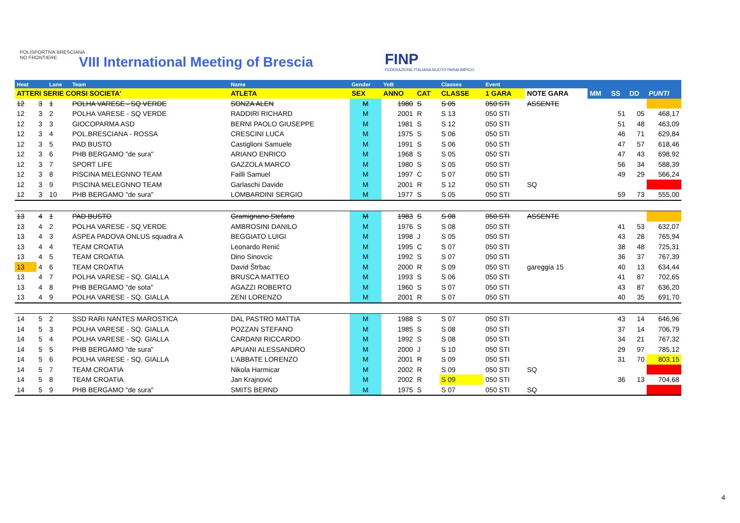POLISPORTIVA BRESCIANA
NO FRONTIERE
VIII International Meeting of Brescia
FINP
FEDERAZIONE ITALIANA NUOTO PARALIMPICO
| Heat | | Lane | Team | Name | Gender | YoB | | Classes | Event | | | | | |
| --- | --- | --- | --- | --- | --- | --- | --- | --- | --- | --- | --- | --- | --- | --- |
| ATTERI SERIE CORSI SOCIETA' | | | | ATLETA | SEX | ANNO | CAT | CLASSE | 1 GARA | NOTE GARA | MM | SS | DD | PUNTI |
| 12 | 3 | 1 | POLHA VARESE - SQ VERDE | SONZA ALEN | M | 1980 | S | S 05 | 050 STI | ASSENTE | | | | |
| 12 | 3 | 2 | POLHA VARESE - SQ VERDE | RADDIRI RICHARD | M | 2001 | R | S 13 | 050 STI | | | 51 | 05 | 468,17 |
| 12 | 3 | 3 | GIOCOPARMA ASD | BERNI PAOLO GIUSEPPE | M | 1981 | S | S 12 | 050 STI | | | 51 | 48 | 463,09 |
| 12 | 3 | 4 | POL.BRESCIANA - ROSSA | CRESCINI LUCA | M | 1975 | S | S 06 | 050 STI | | | 46 | 71 | 629,84 |
| 12 | 3 | 5 | PAD BUSTO | Castiglioni Samuele | M | 1991 | S | S 06 | 050 STI | | | 47 | 57 | 618,46 |
| 12 | 3 | 6 | PHB BERGAMO "de sura" | ARIANO ENRICO | M | 1968 | S | S 05 | 050 STI | | | 47 | 43 | 698,92 |
| 12 | 3 | 7 | SPORT LIFE | GAZZOLA MARCO | M | 1980 | S | S 05 | 050 STI | | | 56 | 34 | 588,39 |
| 12 | 3 | 8 | PISCINA MELEGNNO TEAM | Failli Samuel | M | 1997 | C | S 07 | 050 STI | | | 49 | 29 | 566,24 |
| 12 | 3 | 9 | PISCINA MELEGNNO TEAM | Garlaschi Davide | M | 2001 | R | S 12 | 050 STI | SQ | | | | |
| 12 | 3 | 10 | PHB BERGAMO "de sura" | LOMBARDINI SERGIO | M | 1977 | S | S 05 | 050 STI | | | 59 | 73 | 555,00 |
| 13 | 4 | 1 | PAD BUSTO | Gramignano Stefano | M | 1983 | S | S 08 | 050 STI | ASSENTE | | | | |
| 13 | 4 | 2 | POLHA VARESE - SQ VERDE | AMBROSINI DANILO | M | 1976 | S | S 08 | 050 STI | | | 41 | 53 | 632,07 |
| 13 | 4 | 3 | ASPEA PADOVA ONLUS squadra A | BEGGIATO LUIGI | M | 1998 | J | S 05 | 050 STI | | | 43 | 28 | 765,94 |
| 13 | 4 | 4 | TEAM CROATIA | Leonardo Renić | M | 1995 | C | S 07 | 050 STI | | | 38 | 48 | 725,31 |
| 13 | 4 | 5 | TEAM CROATIA | Dino Sinovcic | M | 1992 | S | S 07 | 050 STI | | | 36 | 37 | 767,39 |
| 13 | 4 | 6 | TEAM CROATIA | David Štrbac | M | 2000 | R | S 09 | 050 STI | gareggia 15 | | 40 | 13 | 634,44 |
| 13 | 4 | 7 | POLHA VARESE - SQ. GIALLA | BRUSCA MATTEO | M | 1993 | S | S 06 | 050 STI | | | 41 | 87 | 702,65 |
| 13 | 4 | 8 | PHB BERGAMO "de sota" | AGAZZI ROBERTO | M | 1960 | S | S 07 | 050 STI | | | 43 | 87 | 636,20 |
| 13 | 4 | 9 | POLHA VARESE - SQ. GIALLA | ZENI LORENZO | M | 2001 | R | S 07 | 050 STI | | | 40 | 35 | 691,70 |
| 14 | 5 | 2 | SSD RARI NANTES MAROSTICA | DAL PASTRO MATTIA | M | 1988 | S | S 07 | 050 STI | | | 43 | 14 | 646,96 |
| 14 | 5 | 3 | POLHA VARESE - SQ. GIALLA | POZZAN STEFANO | M | 1985 | S | S 08 | 050 STI | | | 37 | 14 | 706,79 |
| 14 | 5 | 4 | POLHA VARESE - SQ. GIALLA | CARDANI RICCARDO | M | 1992 | S | S 08 | 050 STI | | | 34 | 21 | 767,32 |
| 14 | 5 | 5 | PHB BERGAMO "de sura" | APUANI ALESSANDRO | M | 2000 | J | S 10 | 050 STI | | | 29 | 97 | 785,12 |
| 14 | 5 | 6 | POLHA VARESE - SQ. GIALLA | L'ABBATE LORENZO | M | 2001 | R | S 09 | 050 STI | | | 31 | 70 | 803,15 |
| 14 | 5 | 7 | TEAM CROATIA | Nikola Harmicar | M | 2002 | R | S 09 | 050 STI | SQ | | | | |
| 14 | 5 | 8 | TEAM CROATIA | Jan Krajnović | M | 2002 | R | S 09 | 050 STI | | | 36 | 13 | 704,68 |
| 14 | 5 | 9 | PHB BERGAMO "de sura" | SMITS BERND | M | 1975 | S | S 07 | 050 STI | SQ | | | | |
4